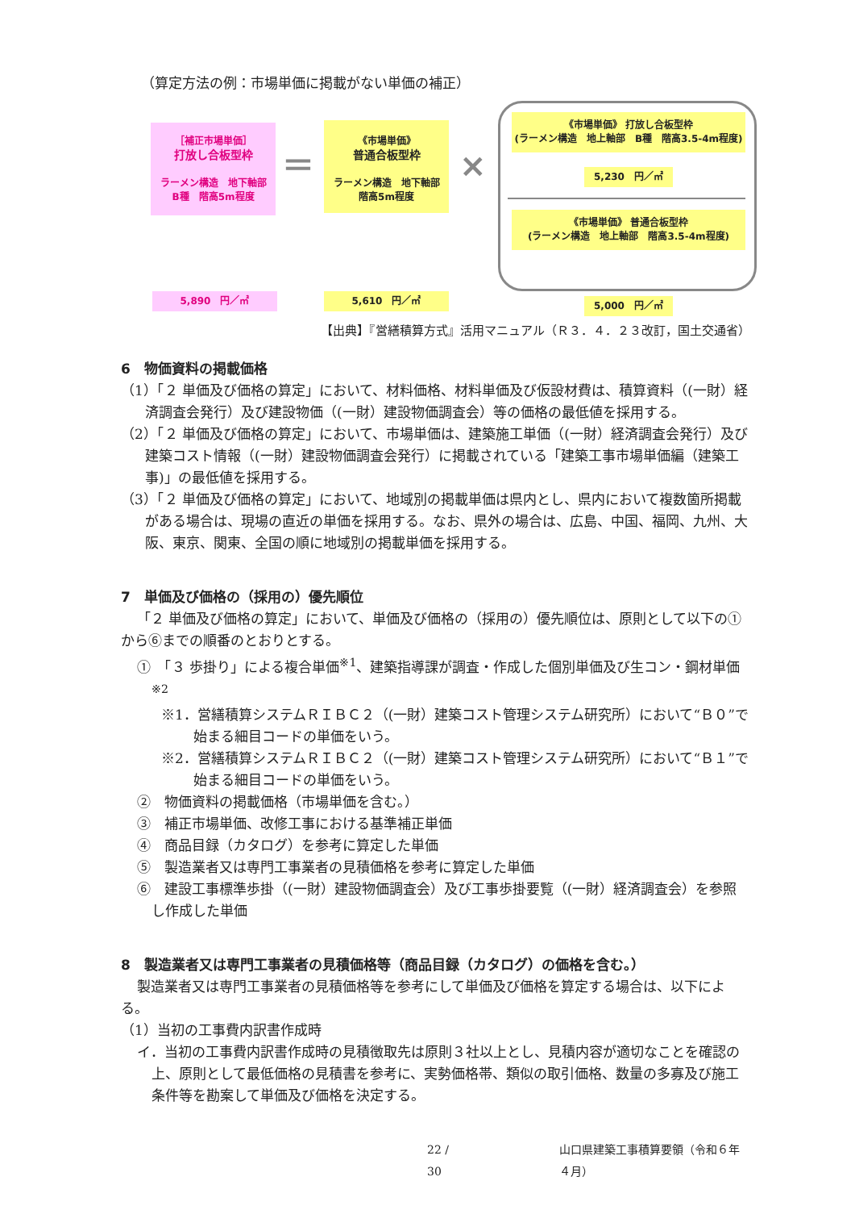（算定方法の例：市場単価に掲載がない単価の補正）
［補正市場単価］
打放し合板型枠
ラーメン構造　地下軸部
B種　階高5m程度
＝
《市場単価》
普通合板型枠
ラーメン構造　地下軸部
階高5m程度
×
《市場単価》 打放し合板型枠
(ラーメン構造　地上軸部　B種　階高3.5-4m程度)
5,230　円／㎡
《市場単価》 普通合板型枠
(ラーメン構造　地上軸部　階高3.5-4m程度)
5,890　円／㎡ 5,610　円／㎡ 5,000　円／㎡
【出典】『営繕積算方式』活用マニュアル（Ｒ３．４．２３改訂，国土交通省）
6　物価資料の掲載価格
（1）「２ 単価及び価格の算定」において、材料価格、材料単価及び仮設材費は、積算資料（(一財）経済調査会発行）及び建設物価（(一財）建設物価調査会）等の価格の最低値を採用する。
（2）「２ 単価及び価格の算定」において、市場単価は、建築施工単価（(一財）経済調査会発行）及び建築コスト情報（(一財）建設物価調査会発行）に掲載されている「建築工事市場単価編（建築工事)」の最低値を採用する。
（3）「２ 単価及び価格の算定」において、地域別の掲載単価は県内とし、県内において複数箇所掲載がある場合は、現場の直近の単価を採用する。なお、県外の場合は、広島、中国、福岡、九州、大阪、東京、関東、全国の順に地域別の掲載単価を採用する。
7　単価及び価格の（採用の）優先順位
「２ 単価及び価格の算定」において、単価及び価格の（採用の）優先順位は、原則として以下の①から⑥までの順番のとおりとする。
①　「３ 歩掛り」による複合単価<sup>※1</sup>、建築指導課が調査・作成した個別単価及び生コン・鋼材単価<sup>※2</sup>
※1．営繕積算システムＲＩＢＣ２（(一財）建築コスト管理システム研究所）において“Ｂ０”で始まる細目コードの単価をいう。
※2．営繕積算システムＲＩＢＣ２（(一財）建築コスト管理システム研究所）において“Ｂ１”で始まる細目コードの単価をいう。
②　物価資料の掲載価格（市場単価を含む。）
③　補正市場単価、改修工事における基準補正単価
④　商品目録（カタログ）を参考に算定した単価
⑤　製造業者又は専門工事業者の見積価格を参考に算定した単価
⑥　建設工事標準歩掛（(一財）建設物価調査会）及び工事歩掛要覧（(一財）経済調査会）を参照し作成した単価
8　製造業者又は専門工事業者の見積価格等（商品目録（カタログ）の価格を含む。）
製造業者又は専門工事業者の見積価格等を参考にして単価及び価格を算定する場合は、以下による。
（1）当初の工事費内訳書作成時
イ．当初の工事費内訳書作成時の見積徴取先は原則３社以上とし、見積内容が適切なことを確認の上、原則として最低価格の見積書を参考に、実勢価格帯、類似の取引価格、数量の多寡及び施工条件等を勘案して単価及び価格を決定する。
22 / 30 山口県建築工事積算要領（令和６年４月）